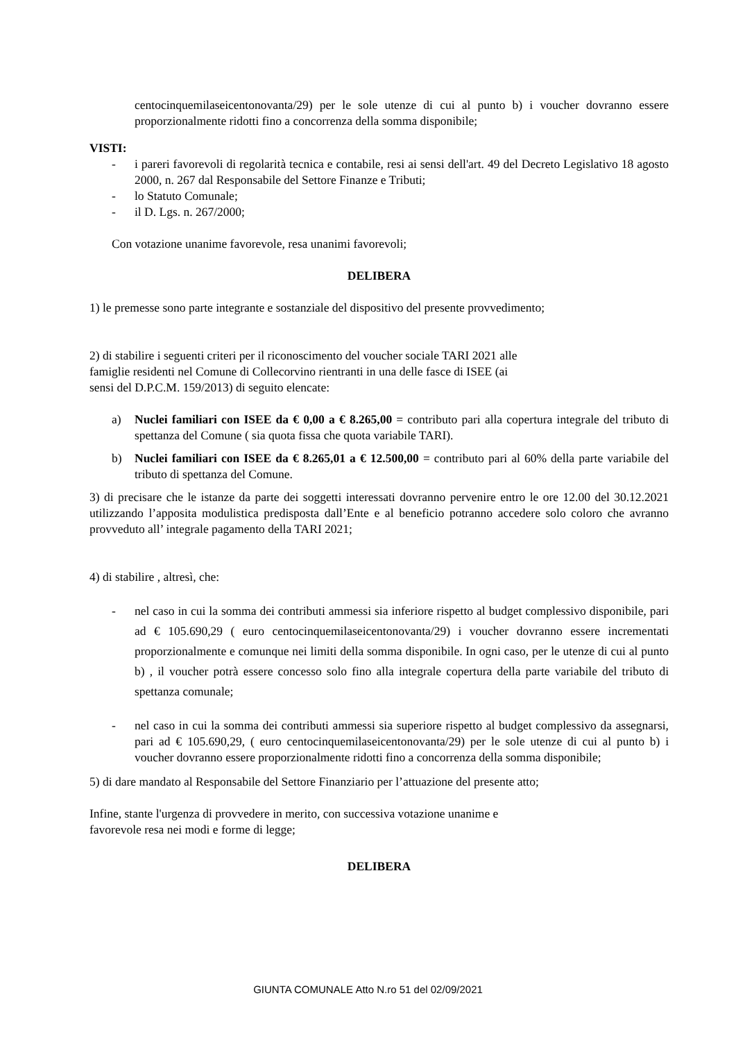centocinquemilaseicentonovanta/29) per le sole utenze di cui al punto b) i voucher dovranno essere proporzionalmente ridotti fino a concorrenza della somma disponibile;
VISTI:
- i pareri favorevoli di regolarità tecnica e contabile, resi ai sensi dell'art. 49 del Decreto Legislativo 18 agosto 2000, n. 267 dal Responsabile del Settore Finanze e Tributi;
- lo Statuto Comunale;
- il D. Lgs. n. 267/2000;
Con votazione unanime favorevole, resa unanimi favorevoli;
DELIBERA
1) le premesse sono parte integrante e sostanziale del dispositivo del presente provvedimento;
2) di stabilire i seguenti criteri per il riconoscimento del voucher sociale TARI 2021 alle
famiglie residenti nel Comune di Collecorvino rientranti in una delle fasce di ISEE (ai
sensi del D.P.C.M. 159/2013) di seguito elencate:
a) Nuclei familiari con ISEE da € 0,00 a € 8.265,00 = contributo pari alla copertura integrale del tributo di spettanza del Comune ( sia quota fissa che quota variabile TARI).
b) Nuclei familiari con ISEE da € 8.265,01 a € 12.500,00 = contributo pari al 60% della parte variabile del tributo di spettanza del Comune.
3) di precisare che le istanze da parte dei soggetti interessati dovranno pervenire entro le ore 12.00 del 30.12.2021 utilizzando l’apposita modulistica predisposta dall’Ente e al beneficio potranno accedere solo coloro che avranno provveduto all’ integrale pagamento della TARI 2021;
4) di stabilire , altresì, che:
- nel caso in cui la somma dei contributi ammessi sia inferiore rispetto al budget complessivo disponibile, pari ad € 105.690,29 ( euro centocinquemilaseicentonovanta/29) i voucher dovranno essere incrementati proporzionalmente e comunque nei limiti della somma disponibile. In ogni caso, per le utenze di cui al punto b) , il voucher potrà essere concesso solo fino alla integrale copertura della parte variabile del tributo di spettanza comunale;
- nel caso in cui la somma dei contributi ammessi sia superiore rispetto al budget complessivo da assegnarsi, pari ad € 105.690,29, ( euro centocinquemilaseicentonovanta/29) per le sole utenze di cui al punto b) i voucher dovranno essere proporzionalmente ridotti fino a concorrenza della somma disponibile;
5) di dare mandato al Responsabile del Settore Finanziario per l’attuazione del presente atto;
Infine, stante l'urgenza di provvedere in merito, con successiva votazione unanime e
favorevole resa nei modi e forme di legge;
DELIBERA
GIUNTA COMUNALE Atto N.ro 51 del 02/09/2021